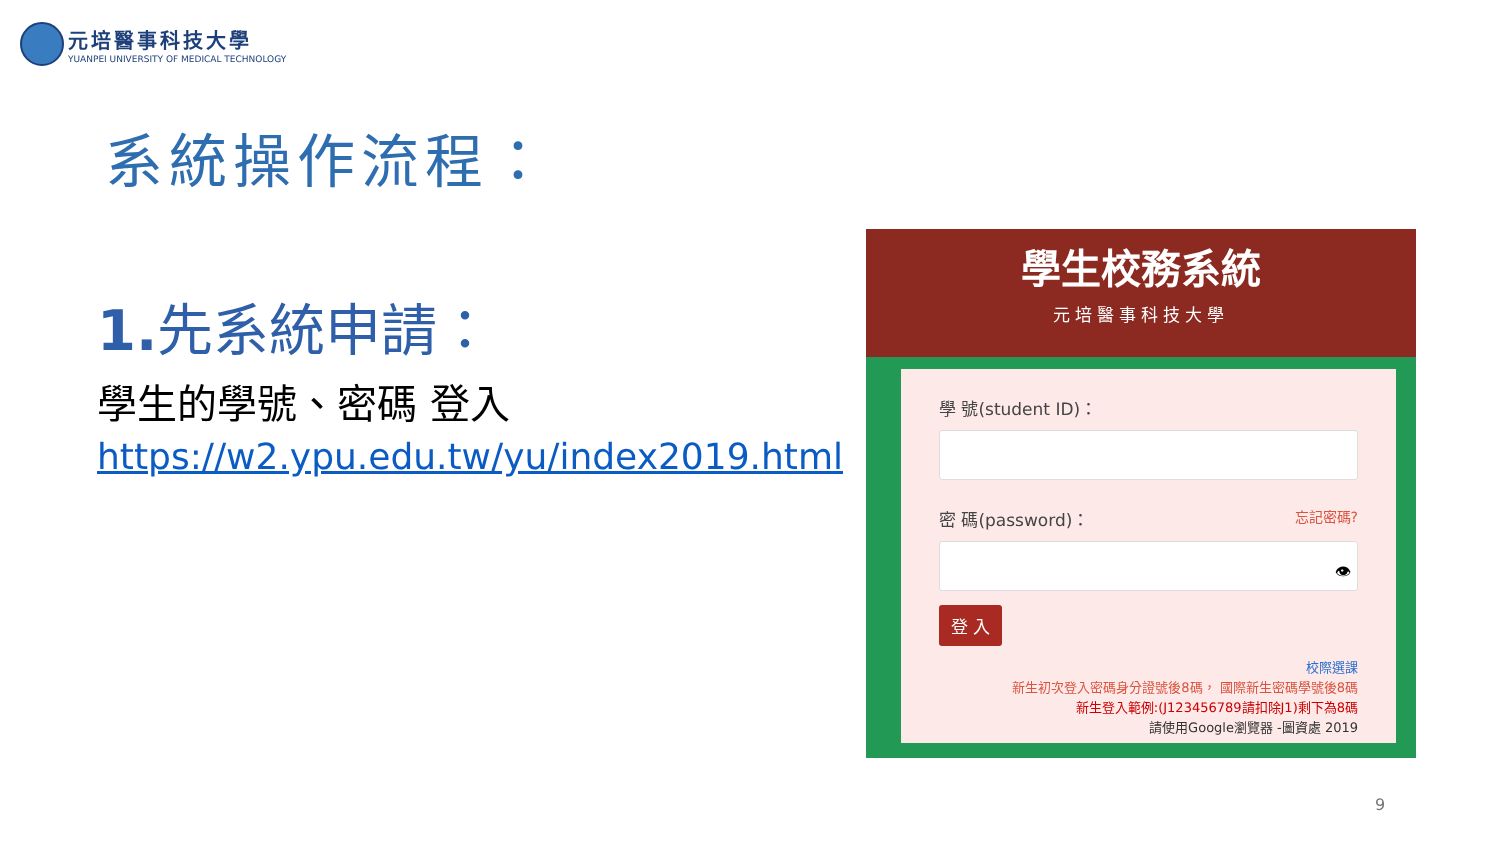元培醫事科技大學
YUANPEI UNIVERSITY OF MEDICAL TECHNOLOGY
系統操作流程：
1. 先系統申請：
學生的學號、密碼 登入
https://w2.ypu.edu.tw/yu/index2019.html
學生校務系統
元培醫事科技大學
學 號(student ID)：
密 碼(password)： 忘記密碼?
👁
登 入
校際選課
新生初次登入密碼身分證號後8碼， 國際新生密碼學號後8碼
新生登入範例:(J123456789請扣除J1)剩下為8碼
請使用Google瀏覽器 -圖資處 2019
9